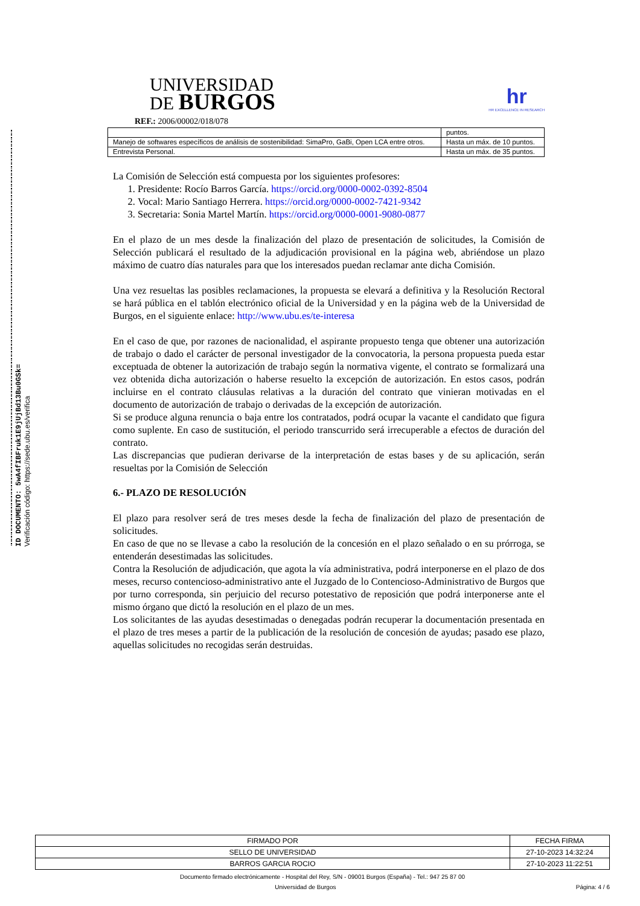ID DOCUMENTO: 5wA4fIBFruk1E9jUjBd13Bu0GSk=
Verificación código: https://sede.ubu.es/verifica
UNIVERSIDAD
DE BURGOS
hr
HR EXCELLENCE IN RESEARCH
REF.: 2006/00002/018/078
| | puntos. |
| Manejo de softwares específicos de análisis de sostenibilidad: SimaPro, GaBi, Open LCA entre otros. | Hasta un máx. de 10 puntos. |
| Entrevista Personal. | Hasta un máx. de 35 puntos. |
La Comisión de Selección está compuesta por los siguientes profesores:
1. Presidente: Rocío Barros García. https://orcid.org/0000-0002-0392-8504
2. Vocal: Mario Santiago Herrera. https://orcid.org/0000-0002-7421-9342
3. Secretaria: Sonia Martel Martín. https://orcid.org/0000-0001-9080-0877
En el plazo de un mes desde la finalización del plazo de presentación de solicitudes, la Comisión de Selección publicará el resultado de la adjudicación provisional en la página web, abriéndose un plazo máximo de cuatro días naturales para que los interesados puedan reclamar ante dicha Comisión.
Una vez resueltas las posibles reclamaciones, la propuesta se elevará a definitiva y la Resolución Rectoral se hará pública en el tablón electrónico oficial de la Universidad y en la página web de la Universidad de Burgos, en el siguiente enlace: http://www.ubu.es/te-interesa
En el caso de que, por razones de nacionalidad, el aspirante propuesto tenga que obtener una autorización de trabajo o dado el carácter de personal investigador de la convocatoria, la persona propuesta pueda estar exceptuada de obtener la autorización de trabajo según la normativa vigente, el contrato se formalizará una vez obtenida dicha autorización o haberse resuelto la excepción de autorización. En estos casos, podrán incluirse en el contrato cláusulas relativas a la duración del contrato que vinieran motivadas en el documento de autorización de trabajo o derivadas de la excepción de autorización.
Si se produce alguna renuncia o baja entre los contratados, podrá ocupar la vacante el candidato que figura como suplente. En caso de sustitución, el periodo transcurrido será irrecuperable a efectos de duración del contrato.
Las discrepancias que pudieran derivarse de la interpretación de estas bases y de su aplicación, serán resueltas por la Comisión de Selección
6.- PLAZO DE RESOLUCIÓN
El plazo para resolver será de tres meses desde la fecha de finalización del plazo de presentación de solicitudes.
En caso de que no se llevase a cabo la resolución de la concesión en el plazo señalado o en su prórroga, se entenderán desestimadas las solicitudes.
Contra la Resolución de adjudicación, que agota la vía administrativa, podrá interponerse en el plazo de dos meses, recurso contencioso-administrativo ante el Juzgado de lo Contencioso-Administrativo de Burgos que por turno corresponda, sin perjuicio del recurso potestativo de reposición que podrá interponerse ante el mismo órgano que dictó la resolución en el plazo de un mes.
Los solicitantes de las ayudas desestimadas o denegadas podrán recuperar la documentación presentada en el plazo de tres meses a partir de la publicación de la resolución de concesión de ayudas; pasado ese plazo, aquellas solicitudes no recogidas serán destruidas.
| FIRMADO POR | FECHA FIRMA |
| SELLO DE UNIVERSIDAD | 27-10-2023 14:32:24 |
| BARROS GARCIA ROCIO | 27-10-2023 11:22:51 |
Documento firmado electrónicamente - Hospital del Rey, S/N - 09001 Burgos (España) - Tel.: 947 25 87 00
Universidad de Burgos Página: 4 / 6